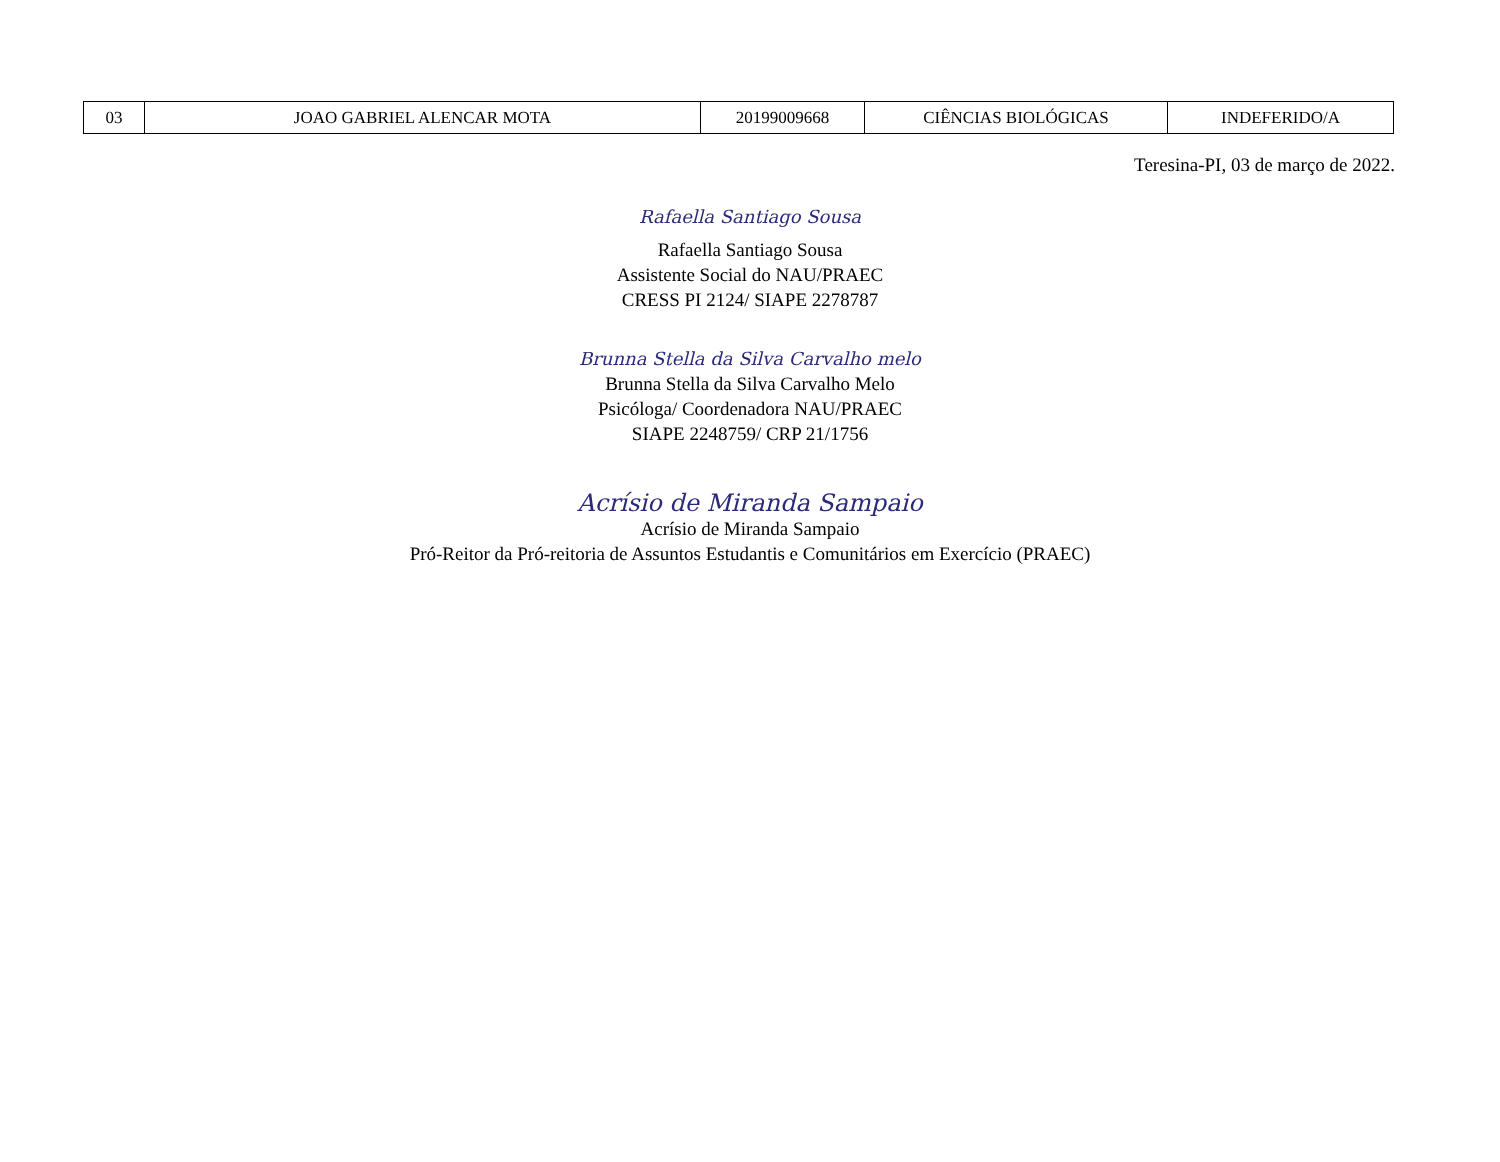| 03 | JOAO GABRIEL ALENCAR MOTA | 20199009668 | CIÊNCIAS BIOLÓGICAS | INDEFERIDO/A |
Teresina-PI, 03 de março de 2022.
Rafaella Santiago Sousa
Rafaella Santiago Sousa
Assistente Social do NAU/PRAEC
CRESS PI 2124/ SIAPE 2278787
Brunna Stella da Silva Carvalho melo
Brunna Stella da Silva Carvalho Melo
Psicóloga/ Coordenadora NAU/PRAEC
SIAPE 2248759/ CRP 21/1756
Acrísio de Miranda Sampaio
Acrísio de Miranda Sampaio
Pró-Reitor da Pró-reitoria de Assuntos Estudantis e Comunitários em Exercício (PRAEC)